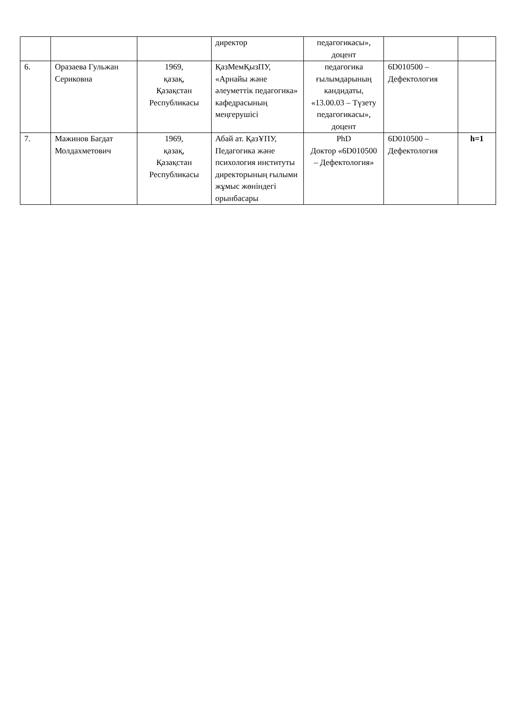| | | | директор | педагогикасы», доцент | | |
| 6. | Оразаева Гульжан Сериковна | 1969, қазақ, Қазақстан Республикасы | ҚазМемҚызПУ, «Арнайы және әлеуметтік педагогика» кафедрасының меңгерушісі | педагогика ғылымдарының кандидаты, «13.00.03 – Түзету педагогикасы», доцент | 6D010500 – Дефектология | |
| 7. | Мажинов Багдат Молдахметович | 1969, қазақ, Қазақстан Республикасы | Абай ат. ҚазҰПУ, Педагогика және психология институты директорының ғылыми жұмыс жөніндегі орынбасары | PhD Доктор «6D010500 – Дефектология» | 6D010500 – Дефектология | h=1 |